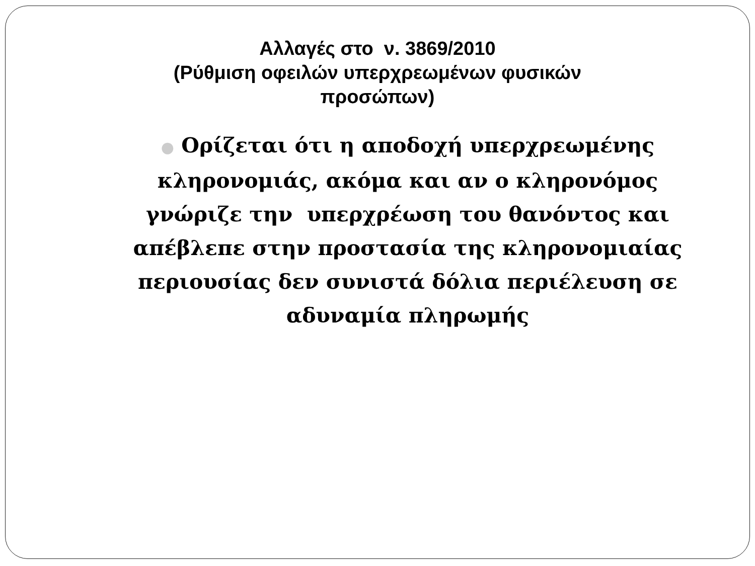Αλλαγές στο ν. 3869/2010
(Ρύθμιση οφειλών υπερχρεωμένων φυσικών
προσώπων)
● Ορίζεται ότι η αποδοχή υπερχρεωμένης κληρονομιάς, ακόμα και αν ο κληρονόμος γνώριζε την υπερχρέωση του θανόντος και απέβλεπε στην προστασία της κληρονομιαίας περιουσίας δεν συνιστά δόλια περιέλευση σε αδυναμία πληρωμής